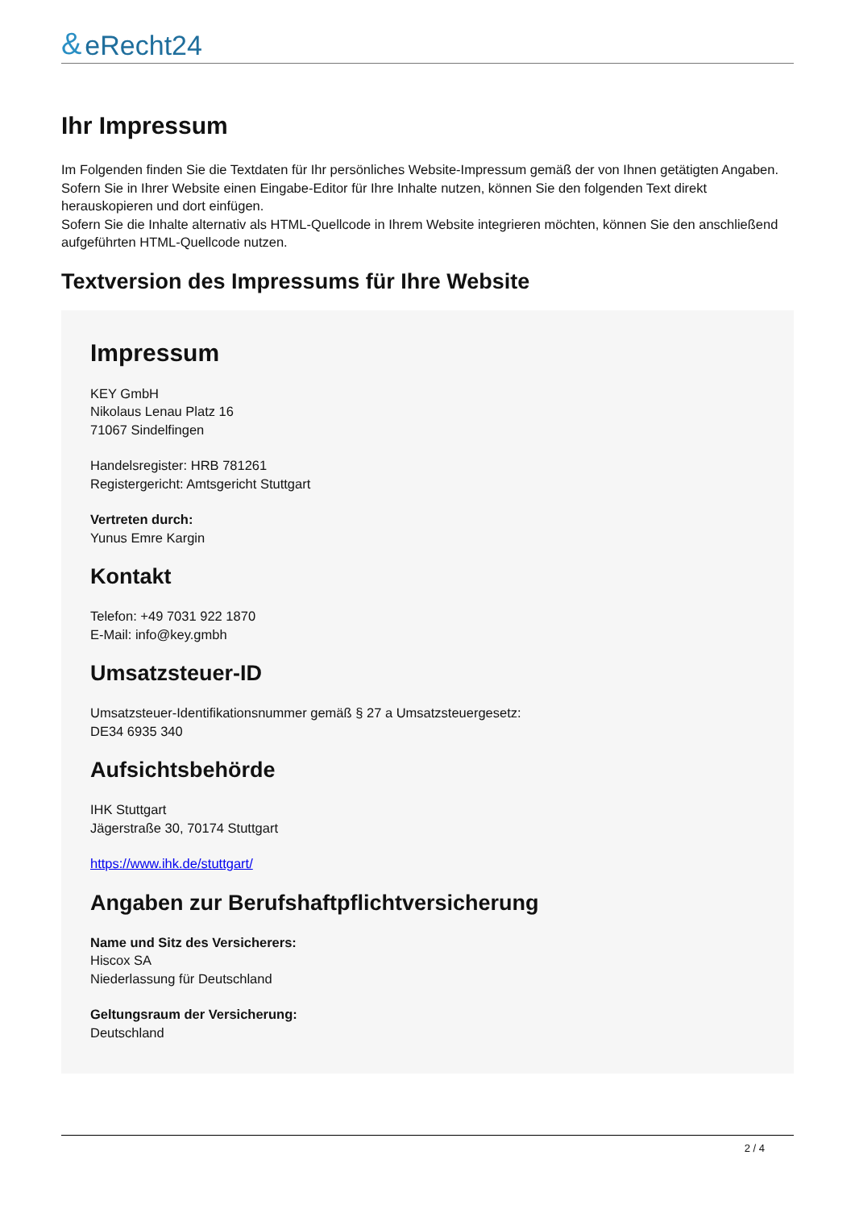& eRecht24
Ihr Impressum
Im Folgenden finden Sie die Textdaten für Ihr persönliches Website-Impressum gemäß der von Ihnen getätigten Angaben. Sofern Sie in Ihrer Website einen Eingabe-Editor für Ihre Inhalte nutzen, können Sie den folgenden Text direkt herauskopieren und dort einfügen.
Sofern Sie die Inhalte alternativ als HTML-Quellcode in Ihrem Website integrieren möchten, können Sie den anschließend aufgeführten HTML-Quellcode nutzen.
Textversion des Impressums für Ihre Website
Impressum
KEY GmbH
Nikolaus Lenau Platz 16
71067 Sindelfingen
Handelsregister: HRB 781261
Registergericht: Amtsgericht Stuttgart
Vertreten durch:
Yunus Emre Kargin
Kontakt
Telefon: +49 7031 922 1870
E-Mail: info@key.gmbh
Umsatzsteuer-ID
Umsatzsteuer-Identifikationsnummer gemäß § 27 a Umsatzsteuergesetz:
DE34 6935 340
Aufsichtsbehörde
IHK Stuttgart
Jägerstraße 30, 70174 Stuttgart
https://www.ihk.de/stuttgart/
Angaben zur Berufshaftpflichtversicherung
Name und Sitz des Versicherers:
Hiscox SA
Niederlassung für Deutschland
Geltungsraum der Versicherung:
Deutschland
2 / 4